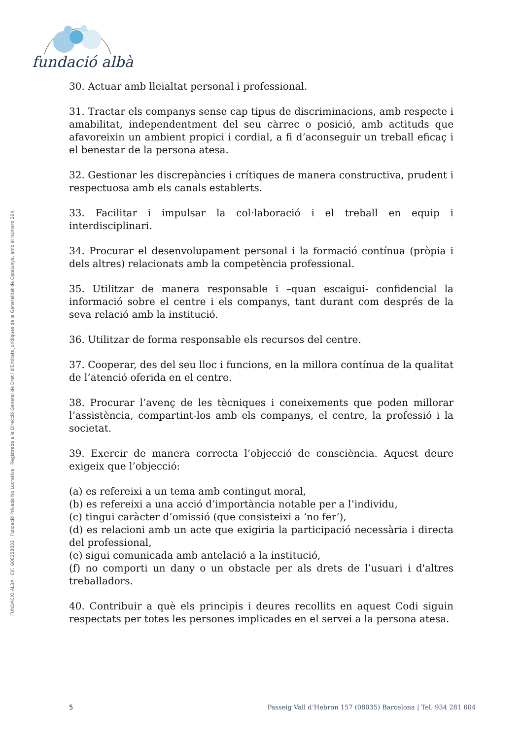fundació albà
FUNDACIÓ ALBÀ · CIF. G08258832 · Fundació Privada No Lucrativa · Registrada a la Direcció General de Dret i d'Entitats Jurídiques de la Generalitat de Catalunya, amb el número 264.
30. Actuar amb lleialtat personal i professional.
31. Tractar els companys sense cap tipus de discriminacions, amb respecte i amabilitat, independentment del seu càrrec o posició, amb actituds que afavoreixin un ambient propici i cordial, a fi d’aconseguir un treball eficaç i el benestar de la persona atesa.
32. Gestionar les discrepàncies i crítiques de manera constructiva, prudent i respectuosa amb els canals establerts.
33. Facilitar i impulsar la col·laboració i el treball en equip i interdisciplinari.
34. Procurar el desenvolupament personal i la formació contínua (pròpia i dels altres) relacionats amb la competència professional.
35. Utilitzar de manera responsable i –quan escaigui- confidencial la informació sobre el centre i els companys, tant durant com després de la seva relació amb la institució.
36. Utilitzar de forma responsable els recursos del centre.
37. Cooperar, des del seu lloc i funcions, en la millora contínua de la qualitat de l’atenció oferida en el centre.
38. Procurar l’avenç de les tècniques i coneixements que poden millorar l’assistència, compartint-los amb els companys, el centre, la professió i la societat.
39. Exercir de manera correcta l’objecció de consciència. Aquest deure exigeix que l’objecció:
(a) es refereixi a un tema amb contingut moral,
(b) es refereixi a una acció d’importància notable per a l’individu,
(c) tingui caràcter d’omissió (que consisteixi a ‘no fer’),
(d) es relacioni amb un acte que exigiria la participació necessària i directa del professional,
(e) sigui comunicada amb antelació a la institució,
(f) no comporti un dany o un obstacle per als drets de l’usuari i d'altres treballadors.
40. Contribuir a què els principis i deures recollits en aquest Codi siguin respectats per totes les persones implicades en el servei a la persona atesa.
5 Passeig Vall d’Hebron 157 (08035) Barcelona | Tel. 934 281 604